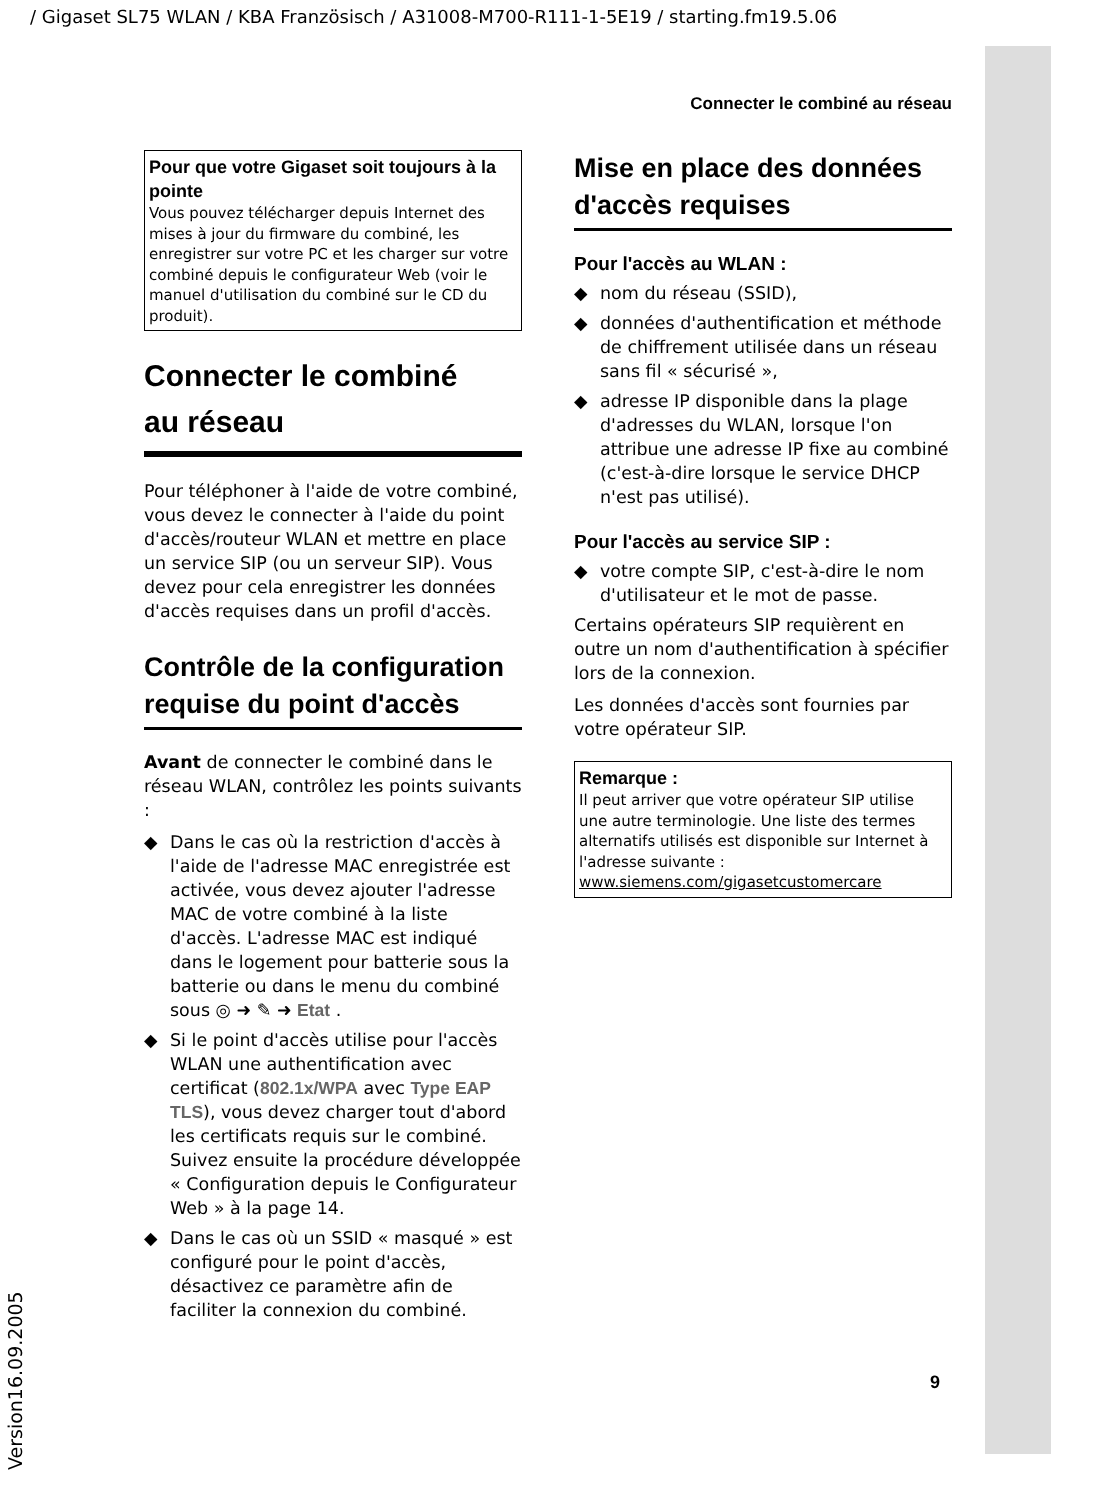/ Gigaset SL75 WLAN / KBA Französisch / A31008-M700-R111-1-5E19 / starting.fm19.5.06
Connecter le combiné au réseau
Pour que votre Gigaset soit toujours à la pointe
Vous pouvez télécharger depuis Internet des mises à jour du firmware du combiné, les enregistrer sur votre PC et les charger sur votre combiné depuis le configurateur Web (voir le manuel d'utilisation du combiné sur le CD du produit).
Connecter le combiné
au réseau
Pour téléphoner à l'aide de votre combiné, vous devez le connecter à l'aide du point d'accès/routeur WLAN et mettre en place un service SIP (ou un serveur SIP). Vous devez pour cela enregistrer les données d'accès requises dans un profil d'accès.
Contrôle de la configuration requise du point d'accès
Avant de connecter le combiné dans le réseau WLAN, contrôlez les points suivants :
◆ Dans le cas où la restriction d'accès à l'aide de l'adresse MAC enregistrée est activée, vous devez ajouter l'adresse MAC de votre combiné à la liste d'accès. L'adresse MAC est indiqué dans le logement pour batterie sous la batterie ou dans le menu du combiné sous ◎ ➜ ✎ ➜ Etat .
◆ Si le point d'accès utilise pour l'accès WLAN une authentification avec certificat (802.1x/WPA avec Type EAP TLS), vous devez charger tout d'abord les certificats requis sur le combiné. Suivez ensuite la procédure développée « Configuration depuis le Configurateur Web » à la page 14.
◆ Dans le cas où un SSID « masqué » est configuré pour le point d'accès, désactivez ce paramètre afin de faciliter la connexion du combiné.
Mise en place des données d'accès requises
Pour l'accès au WLAN :
◆ nom du réseau (SSID),
◆ données d'authentification et méthode de chiffrement utilisée dans un réseau sans fil « sécurisé »,
◆ adresse IP disponible dans la plage d'adresses du WLAN, lorsque l'on attribue une adresse IP fixe au combiné (c'est-à-dire lorsque le service DHCP n'est pas utilisé).
Pour l'accès au service SIP :
◆ votre compte SIP, c'est-à-dire le nom d'utilisateur et le mot de passe.
Certains opérateurs SIP requièrent en outre un nom d'authentification à spécifier lors de la connexion.
Les données d'accès sont fournies par votre opérateur SIP.
Remarque :
Il peut arriver que votre opérateur SIP utilise une autre terminologie. Une liste des termes alternatifs utilisés est disponible sur Internet à l'adresse suivante :
www.siemens.com/gigasetcustomercare
9
Version16.09.2005